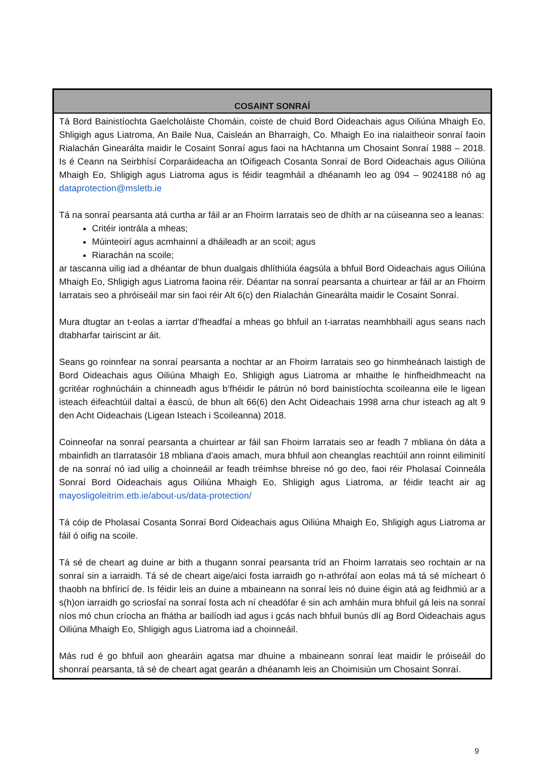| COSAINT SONRAÍ |
| --- |
| Tá Bord Bainistíochta Gaelcholáiste Chomáin, coiste de chuid Bord Oideachais agus Oiliúna Mhaigh Eo, Shligigh agus Liatroma, An Baile Nua, Caisleán an Bharraigh, Co. Mhaigh Eo ina rialaitheoir sonraí faoin Rialachán Ginearálta maidir le Cosaint Sonraí agus faoi na hAchtanna um Chosaint Sonraí 1988 – 2018. Is é Ceann na Seirbhísí Corparáideacha an tOifigeach Cosanta Sonraí de Bord Oideachais agus Oiliúna Mhaigh Eo, Shligigh agus Liatroma agus is féidir teagmháil a dhéanamh leo ag 094 – 9024188 nó ag dataprotection@msletb.ie Tá na sonraí pearsanta atá curtha ar fáil ar an Fhoirm Iarratais seo de dhíth ar na cúiseanna seo a leanas: Critéir iontrála a mheas; Múinteoirí agus acmhainní a dháileadh ar an scoil; agus Riarachán na scoile; ar tascanna uilig iad a dhéantar de bhun dualgais dhlíthiúla éagsúla a bhfuil Bord Oideachais agus Oiliúna Mhaigh Eo, Shligigh agus Liatroma faoina réir. Déantar na sonraí pearsanta a chuirtear ar fáil ar an Fhoirm Iarratais seo a phróiseáil mar sin faoi réir Alt 6(c) den Rialachán Ginearálta maidir le Cosaint Sonraí. Mura dtugtar an t-eolas a iarrtar d’fheadfaí a mheas go bhfuil an t-iarratas neamhbhailí agus seans nach dtabharfar tairiscint ar áit. Seans go roinnfear na sonraí pearsanta a nochtar ar an Fhoirm Iarratais seo go hinmheánach laistigh de Bord Oideachais agus Oiliúna Mhaigh Eo, Shligigh agus Liatroma ar mhaithe le hinfheidhmeacht na gcritéar roghnúcháin a chinneadh agus b’fhéidir le pátrún nó bord bainistíochta scoileanna eile le ligean isteach éifeachtúil daltaí a éascú, de bhun alt 66(6) den Acht Oideachais 1998 arna chur isteach ag alt 9 den Acht Oideachais (Ligean Isteach i Scoileanna) 2018. Coinneofar na sonraí pearsanta a chuirtear ar fáil san Fhoirm Iarratais seo ar feadh 7 mbliana ón dáta a mbainfidh an tIarratasóir 18 mbliana d’aois amach, mura bhfuil aon cheanglas reachtúil ann roinnt eiliminití de na sonraí nó iad uilig a choinneáil ar feadh tréimhse bhreise nó go deo, faoi réir Pholasaí Coinneála Sonraí Bord Oideachais agus Oiliúna Mhaigh Eo, Shligigh agus Liatroma, ar féidir teacht air ag mayosligoleitrim.etb.ie/about-us/data-protection/ Tá cóip de Pholasaí Cosanta Sonraí Bord Oideachais agus Oiliúna Mhaigh Eo, Shligigh agus Liatroma ar fáil ó oifig na scoile. Tá sé de cheart ag duine ar bith a thugann sonraí pearsanta tríd an Fhoirm Iarratais seo rochtain ar na sonraí sin a iarraidh. Tá sé de cheart aige/aici fosta iarraidh go n-athrófaí aon eolas má tá sé mícheart ó thaobh na bhfíricí de. Is féidir leis an duine a mbaineann na sonraí leis nó duine éigin atá ag feidhmiú ar a s(h)on iarraidh go scriosfaí na sonraí fosta ach ní cheadófar é sin ach amháin mura bhfuil gá leis na sonraí níos mó chun críocha an fhátha ar bailíodh iad agus i gcás nach bhfuil bunús dlí ag Bord Oideachais agus Oiliúna Mhaigh Eo, Shligigh agus Liatroma iad a choinneáil. Más rud é go bhfuil aon ghearáin agatsa mar dhuine a mbaineann sonraí leat maidir le próiseáil do shonraí pearsanta, tá sé de cheart agat gearán a dhéanamh leis an Choimisiún um Chosaint Sonraí. |
9